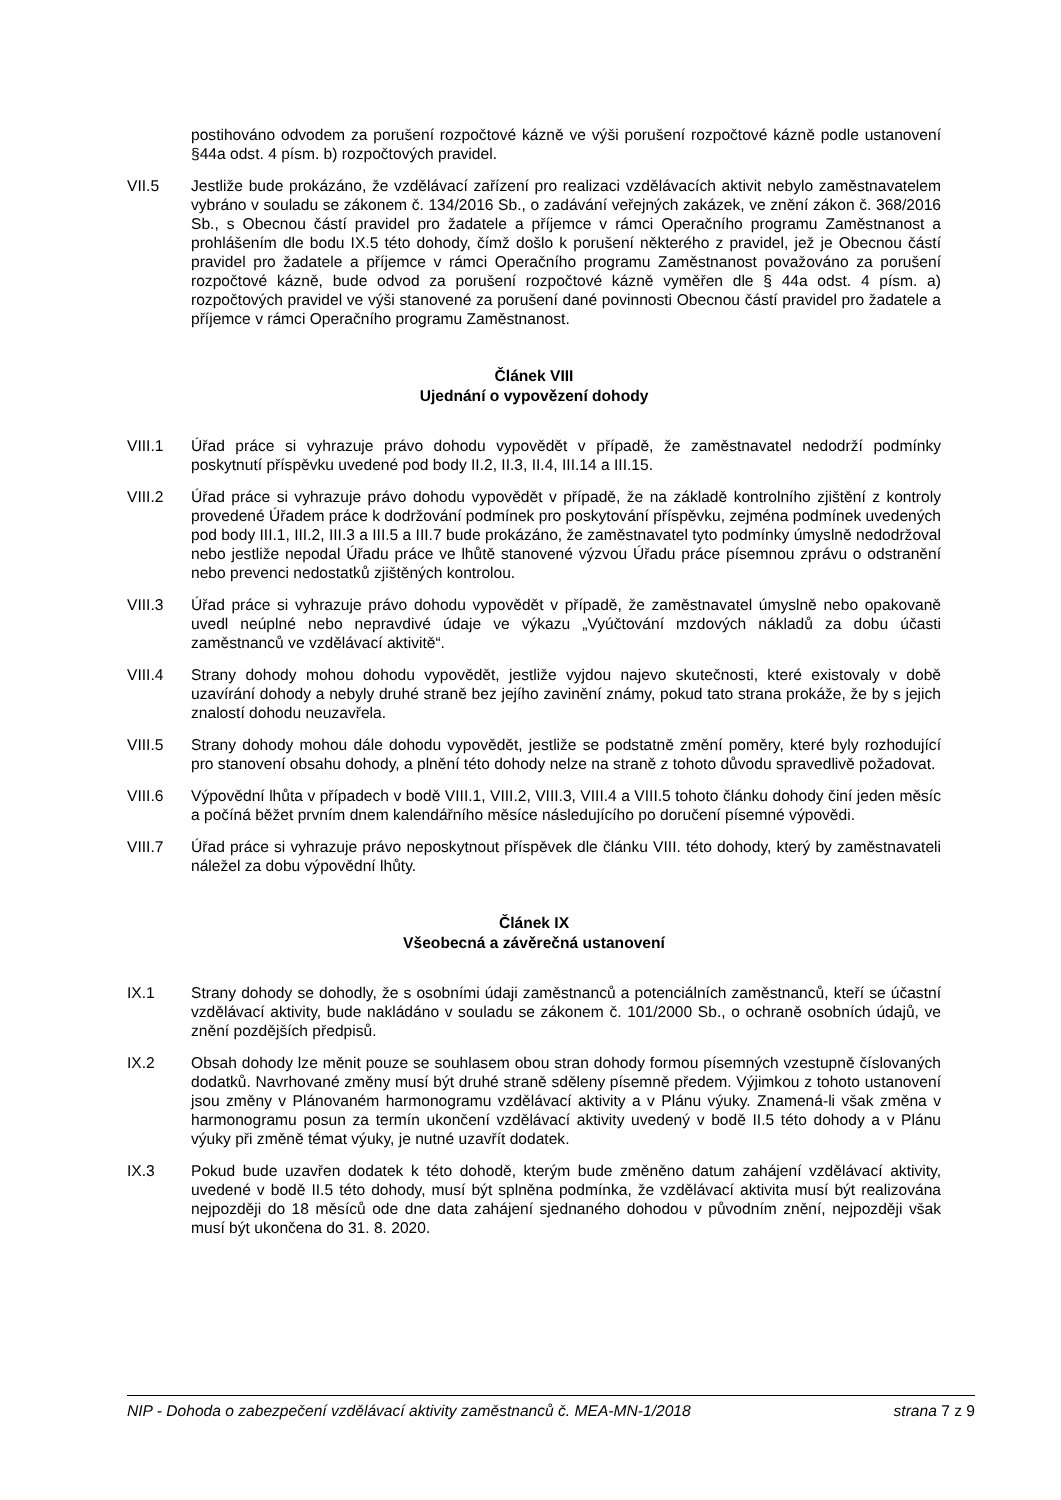postihováno odvodem za porušení rozpočtové kázně ve výši porušení rozpočtové kázně podle ustanovení §44a odst. 4 písm. b) rozpočtových pravidel.
VII.5 Jestliže bude prokázáno, že vzdělávací zařízení pro realizaci vzdělávacích aktivit nebylo zaměstnavatelem vybráno v souladu se zákonem č. 134/2016 Sb., o zadávání veřejných zakázek, ve znění zákon č. 368/2016 Sb., s Obecnou částí pravidel pro žadatele a příjemce v rámci Operačního programu Zaměstnanost a prohlášením dle bodu IX.5 této dohody, čímž došlo k porušení některého z pravidel, jež je Obecnou částí pravidel pro žadatele a příjemce v rámci Operačního programu Zaměstnanost považováno za porušení rozpočtové kázně, bude odvod za porušení rozpočtové kázně vyměřen dle § 44a odst. 4 písm. a) rozpočtových pravidel ve výši stanovené za porušení dané povinnosti Obecnou částí pravidel pro žadatele a příjemce v rámci Operačního programu Zaměstnanost.
Článek VIII
Ujednání o vypovězení dohody
VIII.1 Úřad práce si vyhrazuje právo dohodu vypovědět v případě, že zaměstnavatel nedodrží podmínky poskytnutí příspěvku uvedené pod body II.2, II.3, II.4, III.14 a III.15.
VIII.2 Úřad práce si vyhrazuje právo dohodu vypovědět v případě, že na základě kontrolního zjištění z kontroly provedené Úřadem práce k dodržování podmínek pro poskytování příspěvku, zejména podmínek uvedených pod body III.1, III.2, III.3 a III.5 a III.7 bude prokázáno, že zaměstnavatel tyto podmínky úmyslně nedodržoval nebo jestliže nepodal Úřadu práce ve lhůtě stanovené výzvou Úřadu práce písemnou zprávu o odstranění nebo prevenci nedostatků zjištěných kontrolou.
VIII.3 Úřad práce si vyhrazuje právo dohodu vypovědět v případě, že zaměstnavatel úmyslně nebo opakovaně uvedl neúplné nebo nepravdivé údaje ve výkazu „Vyúčtování mzdových nákladů za dobu účasti zaměstnanců ve vzdělávací aktivitě“.
VIII.4 Strany dohody mohou dohodu vypovědět, jestliže vyjdou najevo skutečnosti, které existovaly v době uzavírání dohody a nebyly druhé straně bez jejího zavinění známy, pokud tato strana prokáže, že by s jejich znalostí dohodu neuzavřela.
VIII.5 Strany dohody mohou dále dohodu vypovědět, jestliže se podstatně změní poměry, které byly rozhodující pro stanovení obsahu dohody, a plnění této dohody nelze na straně z tohoto důvodu spravedlivě požadovat.
VIII.6 Výpovědní lhůta v případech v bodě VIII.1, VIII.2, VIII.3, VIII.4 a VIII.5 tohoto článku dohody činí jeden měsíc a počíná běžet prvním dnem kalendářního měsíce následujícího po doručení písemné výpovědi.
VIII.7 Úřad práce si vyhrazuje právo neposkytnout příspěvek dle článku VIII. této dohody, který by zaměstnavateli náležel za dobu výpovědní lhůty.
Článek IX
Všeobecná a závěrečná ustanovení
IX.1 Strany dohody se dohodly, že s osobními údaji zaměstnanců a potenciálních zaměstnanců, kteří se účastní vzdělávací aktivity, bude nakládáno v souladu se zákonem č. 101/2000 Sb., o ochraně osobních údajů, ve znění pozdějších předpisů.
IX.2 Obsah dohody lze měnit pouze se souhlasem obou stran dohody formou písemných vzestupně číslovaných dodatků. Navrhované změny musí být druhé straně sděleny písemně předem. Výjimkou z tohoto ustanovení jsou změny v Plánovaném harmonogramu vzdělávací aktivity a v Plánu výuky. Znamená-li však změna v harmonogramu posun za termín ukončení vzdělávací aktivity uvedený v bodě II.5 této dohody a v Plánu výuky při změně témat výuky, je nutné uzavřít dodatek.
IX.3 Pokud bude uzavřen dodatek k této dohodě, kterým bude změněno datum zahájení vzdělávací aktivity, uvedené v bodě II.5 této dohody, musí být splněna podmínka, že vzdělávací aktivita musí být realizována nejpozději do 18 měsíců ode dne data zahájení sjednaného dohodou v původním znění, nejpozději však musí být ukončena do 31. 8. 2020.
NIP - Dohoda o zabezpečení vzdělávací aktivity zaměstnanců č. MEA-MN-1/2018 strana 7 z 9